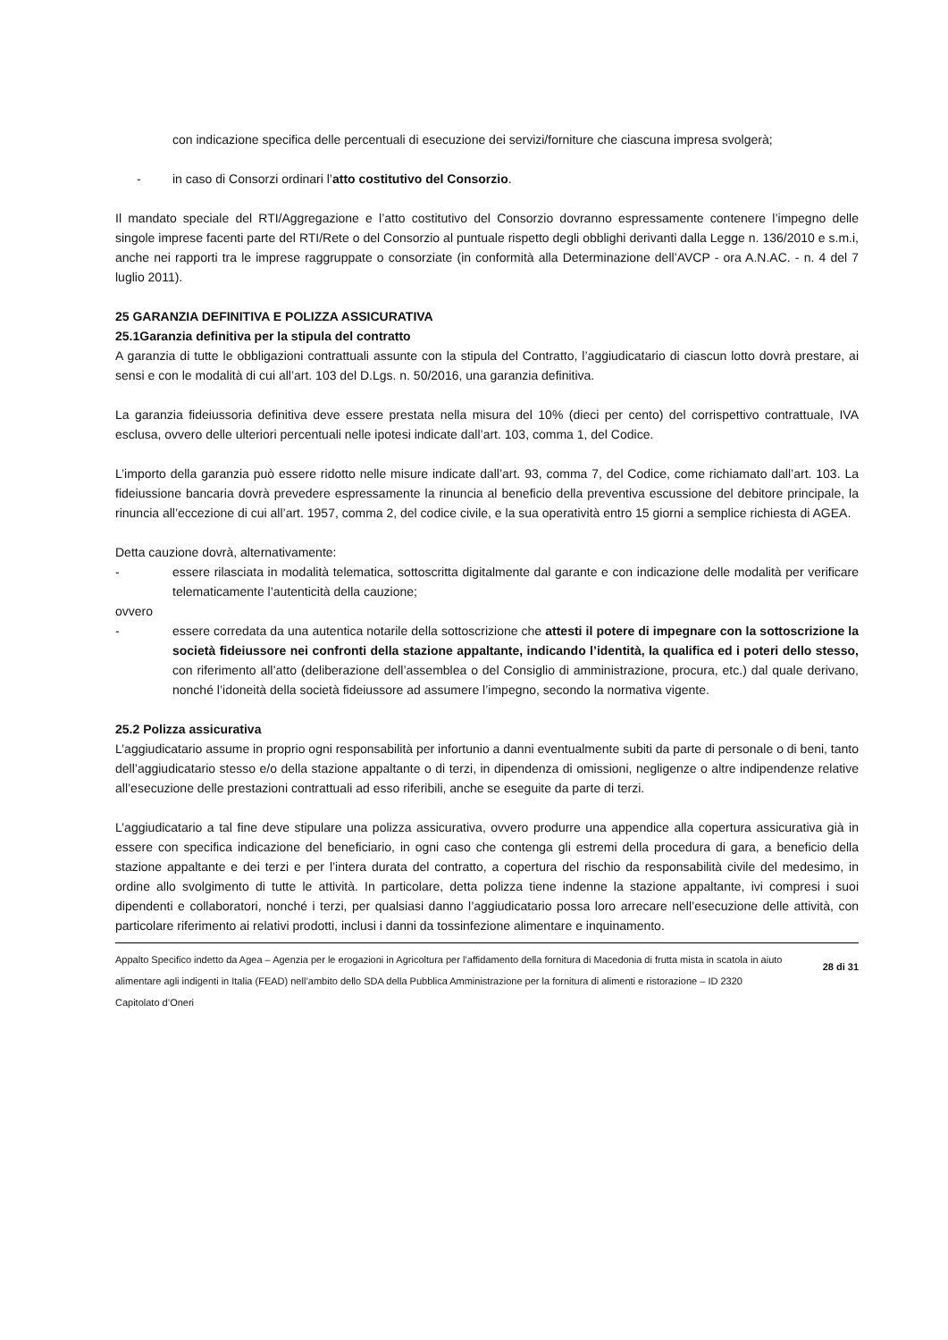con indicazione specifica delle percentuali di esecuzione dei servizi/forniture che ciascuna impresa svolgerà;
- in caso di Consorzi ordinari l’atto costitutivo del Consorzio.
Il mandato speciale del RTI/Aggregazione e l’atto costitutivo del Consorzio dovranno espressamente contenere l’impegno delle singole imprese facenti parte del RTI/Rete o del Consorzio al puntuale rispetto degli obblighi derivanti dalla Legge n. 136/2010 e s.m.i, anche nei rapporti tra le imprese raggruppate o consorziate (in conformità alla Determinazione dell’AVCP - ora A.N.AC. - n. 4 del 7 luglio 2011).
25 GARANZIA DEFINITIVA E POLIZZA ASSICURATIVA
25.1Garanzia definitiva per la stipula del contratto
A garanzia di tutte le obbligazioni contrattuali assunte con la stipula del Contratto, l’aggiudicatario di ciascun lotto dovrà prestare, ai sensi e con le modalità di cui all’art. 103 del D.Lgs. n. 50/2016, una garanzia definitiva.
La garanzia fideiussoria definitiva deve essere prestata nella misura del 10% (dieci per cento) del corrispettivo contrattuale, IVA esclusa, ovvero delle ulteriori percentuali nelle ipotesi indicate dall’art. 103, comma 1, del Codice.
L’importo della garanzia può essere ridotto nelle misure indicate dall’art. 93, comma 7, del Codice, come richiamato dall’art. 103. La fideiussione bancaria dovrà prevedere espressamente la rinuncia al beneficio della preventiva escussione del debitore principale, la rinuncia all’eccezione di cui all’art. 1957, comma 2, del codice civile, e la sua operatività entro 15 giorni a semplice richiesta di AGEA.
Detta cauzione dovrà, alternativamente:
- essere rilasciata in modalità telematica, sottoscritta digitalmente dal garante e con indicazione delle modalità per verificare telematicamente l’autenticità della cauzione;
ovvero
- essere corredata da una autentica notarile della sottoscrizione che attesti il potere di impegnare con la sottoscrizione la società fideiussore nei confronti della stazione appaltante, indicando l’identità, la qualifica ed i poteri dello stesso, con riferimento all’atto (deliberazione dell’assemblea o del Consiglio di amministrazione, procura, etc.) dal quale derivano, nonché l’idoneità della società fideiussore ad assumere l’impegno, secondo la normativa vigente.
25.2 Polizza assicurativa
L’aggiudicatario assume in proprio ogni responsabilità per infortunio a danni eventualmente subiti da parte di personale o di beni, tanto dell’aggiudicatario stesso e/o della stazione appaltante o di terzi, in dipendenza di omissioni, negligenze o altre indipendenze relative all’esecuzione delle prestazioni contrattuali ad esso riferibili, anche se eseguite da parte di terzi.
L’aggiudicatario a tal fine deve stipulare una polizza assicurativa, ovvero produrre una appendice alla copertura assicurativa già in essere con specifica indicazione del beneficiario, in ogni caso che contenga gli estremi della procedura di gara, a beneficio della stazione appaltante e dei terzi e per l’intera durata del contratto, a copertura del rischio da responsabilità civile del medesimo, in ordine allo svolgimento di tutte le attività. In particolare, detta polizza tiene indenne la stazione appaltante, ivi compresi i suoi dipendenti e collaboratori, nonché i terzi, per qualsiasi danno l’aggiudicatario possa loro arrecare nell’esecuzione delle attività, con particolare riferimento ai relativi prodotti, inclusi i danni da tossinfezione alimentare e inquinamento.
Appalto Specifico indetto da Agea – Agenzia per le erogazioni in Agricoltura per l’affidamento della fornitura di Macedonia di frutta mista in scatola in aiuto alimentare agli indigenti in Italia (FEAD) nell’ambito dello SDA della Pubblica Amministrazione per la fornitura di alimenti e ristorazione – ID 2320
Capitolato d’Oneri
28 di 31